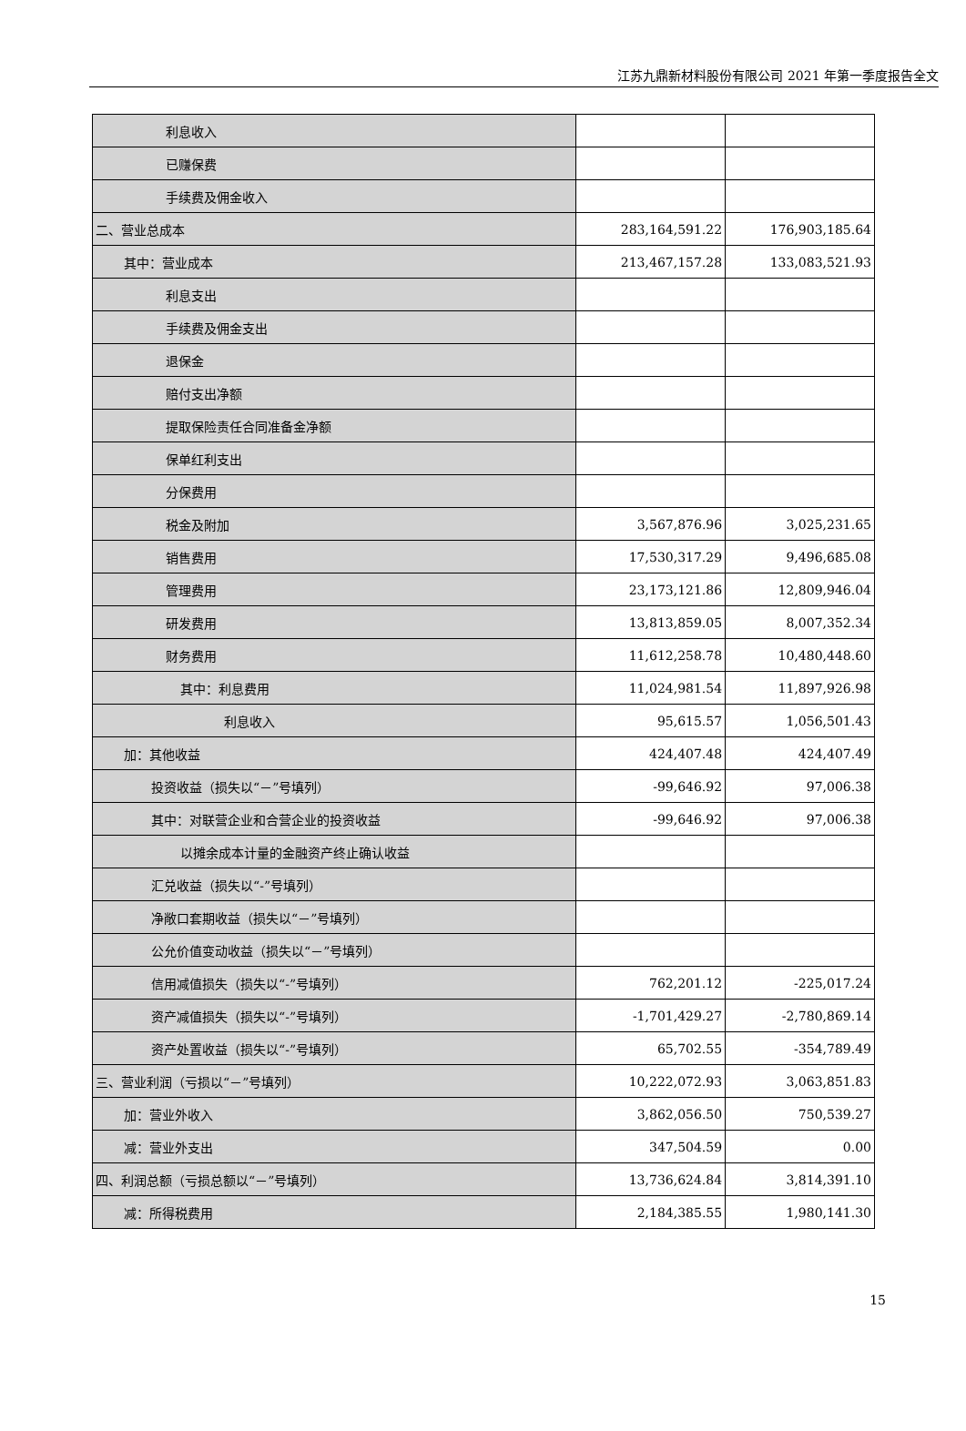江苏九鼎新材料股份有限公司 2021 年第一季度报告全文
| 利息收入 | | |
| 已赚保费 | | |
| 手续费及佣金收入 | | |
| 二、营业总成本 | 283,164,591.22 | 176,903,185.64 |
| 其中：营业成本 | 213,467,157.28 | 133,083,521.93 |
| 利息支出 | | |
| 手续费及佣金支出 | | |
| 退保金 | | |
| 赔付支出净额 | | |
| 提取保险责任合同准备金净额 | | |
| 保单红利支出 | | |
| 分保费用 | | |
| 税金及附加 | 3,567,876.96 | 3,025,231.65 |
| 销售费用 | 17,530,317.29 | 9,496,685.08 |
| 管理费用 | 23,173,121.86 | 12,809,946.04 |
| 研发费用 | 13,813,859.05 | 8,007,352.34 |
| 财务费用 | 11,612,258.78 | 10,480,448.60 |
| 其中：利息费用 | 11,024,981.54 | 11,897,926.98 |
| 利息收入 | 95,615.57 | 1,056,501.43 |
| 加：其他收益 | 424,407.48 | 424,407.49 |
| 投资收益（损失以“－”号填列） | -99,646.92 | 97,006.38 |
| 其中：对联营企业和合营企业的投资收益 | -99,646.92 | 97,006.38 |
| 以摊余成本计量的金融资产终止确认收益 | | |
| 汇兑收益（损失以“-”号填列） | | |
| 净敞口套期收益（损失以“－”号填列） | | |
| 公允价值变动收益（损失以“－”号填列） | | |
| 信用减值损失（损失以“-”号填列） | 762,201.12 | -225,017.24 |
| 资产减值损失（损失以“-”号填列） | -1,701,429.27 | -2,780,869.14 |
| 资产处置收益（损失以“-”号填列） | 65,702.55 | -354,789.49 |
| 三、营业利润（亏损以“－”号填列） | 10,222,072.93 | 3,063,851.83 |
| 加：营业外收入 | 3,862,056.50 | 750,539.27 |
| 减：营业外支出 | 347,504.59 | 0.00 |
| 四、利润总额（亏损总额以“－”号填列） | 13,736,624.84 | 3,814,391.10 |
| 减：所得税费用 | 2,184,385.55 | 1,980,141.30 |
15